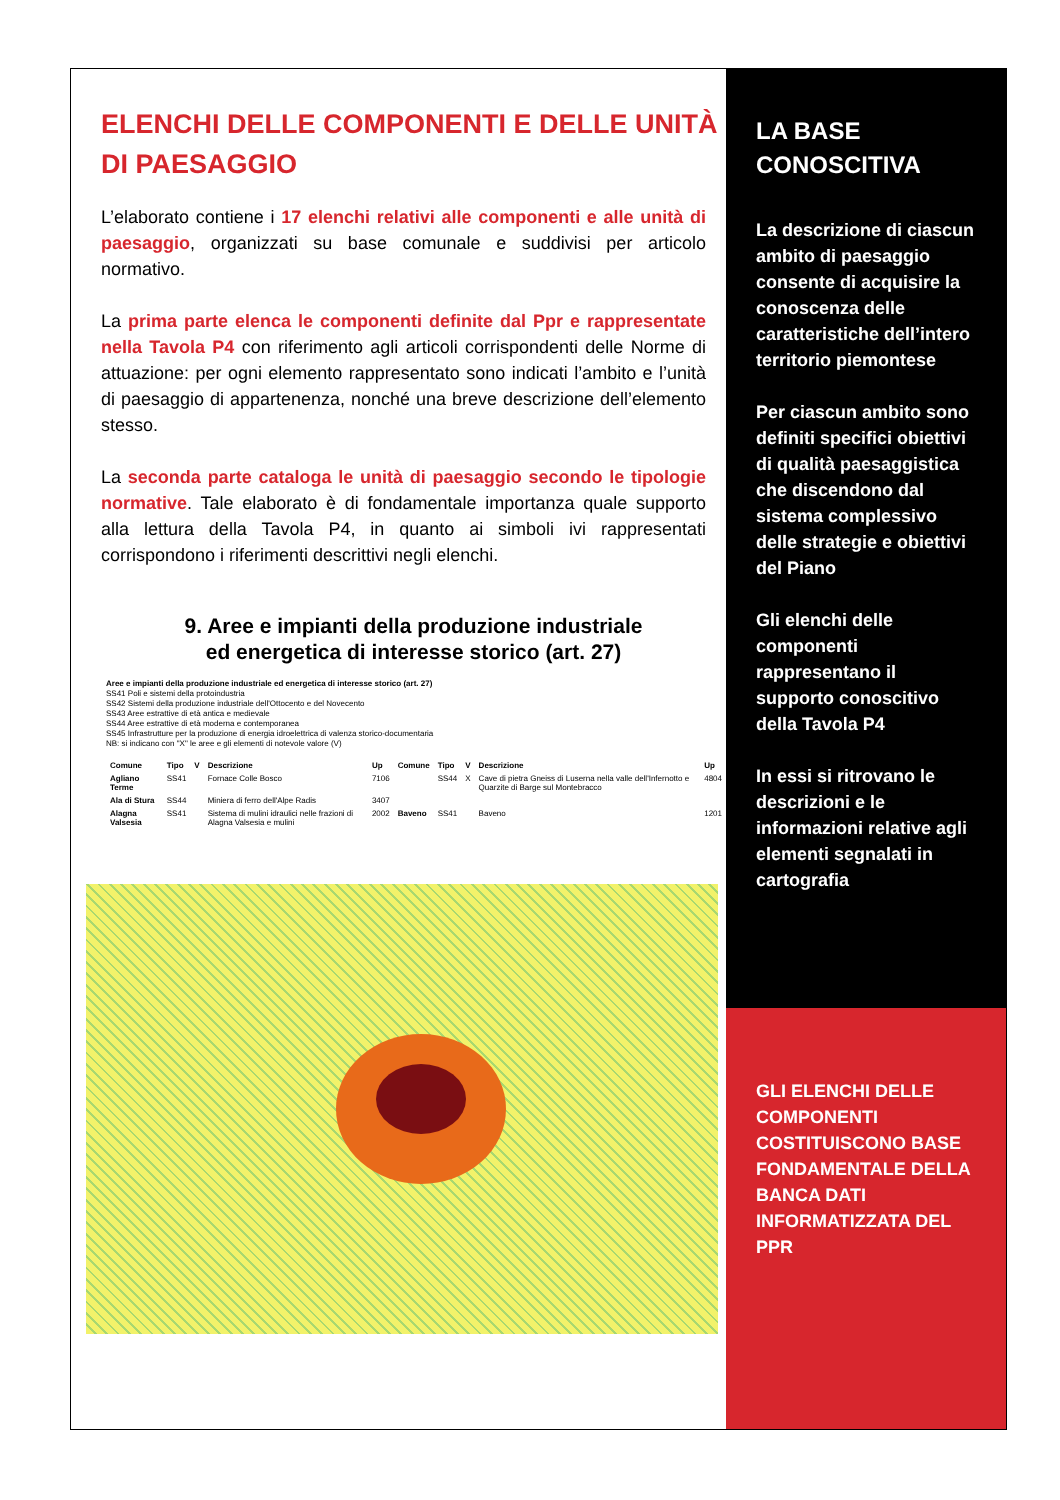ELENCHI DELLE COMPONENTI E DELLE UNITÀ DI PAESAGGIO
L’elaborato contiene i 17 elenchi relativi alle componenti e alle unità di paesaggio, organizzati su base comunale e suddivisi per articolo normativo.
La prima parte elenca le componenti definite dal Ppr e rappresentate nella Tavola P4 con riferimento agli articoli corrispondenti delle Norme di attuazione: per ogni elemento rappresentato sono indicati l’ambito e l’unità di paesaggio di appartenenza, nonché una breve descrizione dell’elemento stesso.
La seconda parte cataloga le unità di paesaggio secondo le tipologie normative. Tale elaborato è di fondamentale importanza quale supporto alla lettura della Tavola P4, in quanto ai simboli ivi rappresentati corrispondono i riferimenti descrittivi negli elenchi.
9. Aree e impianti della produzione industriale
ed energetica di interesse storico (art. 27)
Aree e impianti della produzione industriale ed energetica di interesse storico (art. 27)
SS41 Poli e sistemi della protoindustria
SS42 Sistemi della produzione industriale dell'Ottocento e del Novecento
SS43 Aree estrattive di età antica e medievale
SS44 Aree estrattive di età moderna e contemporanea
SS45 Infrastrutture per la produzione di energia idroelettrica di valenza storico-documentaria
NB: si indicano con "X" le aree e gli elementi di notevole valore (V)
| Comune | Tipo | V | Descrizione | Up | Comune | Tipo | V | Descrizione | Up |
| --- | --- | --- | --- | --- | --- | --- | --- | --- | --- |
| Agliano Terme | SS41 | | Fornace Colle Bosco | 7106 | | SS44 | X | Cave di pietra Gneiss di Luserna nella valle dell'Infernotto e Quarzite di Barge sul Montebracco | 4804 |
| Ala di Stura | SS44 | | Miniera di ferro dell'Alpe Radis | 3407 | | | | | |
| Alagna Valsesia | SS41 | | Sistema di mulini idraulici nelle frazioni di Alagna Valsesia e mulini | 2002 | Baveno | SS41 | | Baveno | 1201 |
LA BASE CONOSCITIVA
La descrizione di ciascun ambito di paesaggio consente di acquisire la conoscenza delle caratteristiche dell’intero territorio piemontese
Per ciascun ambito sono definiti specifici obiettivi di qualità paesaggistica che discendono dal sistema complessivo delle strategie e obiettivi del Piano
Gli elenchi delle componenti rappresentano il supporto conoscitivo della Tavola P4
In essi si ritrovano le descrizioni e le informazioni relative agli elementi segnalati in cartografia
GLI ELENCHI DELLE COMPONENTI COSTITUISCONO BASE FONDAMENTALE DELLA BANCA DATI INFORMATIZZATA DEL PPR